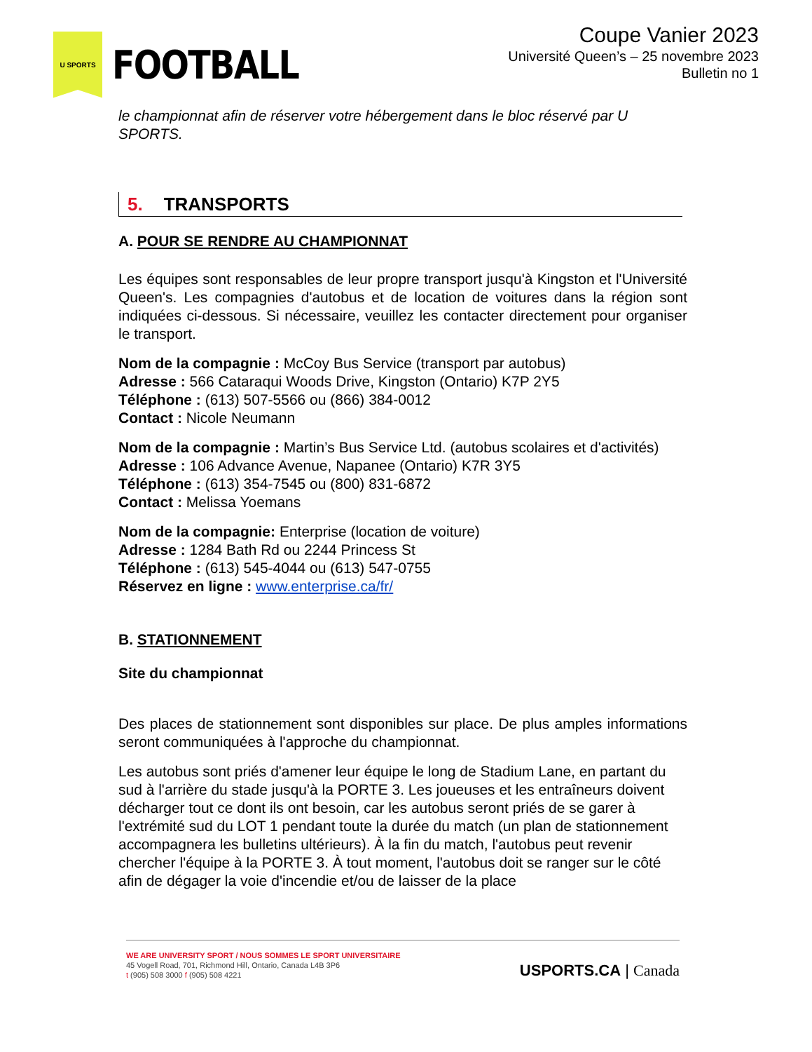U SPORTS
FOOTBALL
Coupe Vanier 2023
Université Queen’s – 25 novembre 2023
Bulletin no 1
le championnat afin de réserver votre hébergement dans le bloc réservé par U SPORTS.
5. TRANSPORTS
A. POUR SE RENDRE AU CHAMPIONNAT
Les équipes sont responsables de leur propre transport jusqu'à Kingston et l'Université Queen's. Les compagnies d'autobus et de location de voitures dans la région sont indiquées ci-dessous. Si nécessaire, veuillez les contacter directement pour organiser le transport.
Nom de la compagnie : McCoy Bus Service (transport par autobus)
Adresse : 566 Cataraqui Woods Drive, Kingston (Ontario) K7P 2Y5
Téléphone : (613) 507-5566 ou (866) 384-0012
Contact : Nicole Neumann
Nom de la compagnie : Martin’s Bus Service Ltd. (autobus scolaires et d'activités)
Adresse : 106 Advance Avenue, Napanee (Ontario) K7R 3Y5
Téléphone : (613) 354-7545 ou (800) 831-6872
Contact : Melissa Yoemans
Nom de la compagnie: Enterprise (location de voiture)
Adresse : 1284 Bath Rd ou 2244 Princess St
Téléphone : (613) 545-4044 ou (613) 547-0755
Réservez en ligne : www.enterprise.ca/fr/
B. STATIONNEMENT
Site du championnat
Des places de stationnement sont disponibles sur place. De plus amples informations seront communiquées à l'approche du championnat.
Les autobus sont priés d'amener leur équipe le long de Stadium Lane, en partant du sud à l'arrière du stade jusqu'à la PORTE 3. Les joueuses et les entraîneurs doivent décharger tout ce dont ils ont besoin, car les autobus seront priés de se garer à l'extrémité sud du LOT 1 pendant toute la durée du match (un plan de stationnement accompagnera les bulletins ultérieurs). À la fin du match, l'autobus peut revenir chercher l'équipe à la PORTE 3. À tout moment, l'autobus doit se ranger sur le côté afin de dégager la voie d'incendie et/ou de laisser de la place
WE ARE UNIVERSITY SPORT / NOUS SOMMES LE SPORT UNIVERSITAIRE
45 Vogell Road, 701, Richmond Hill, Ontario, Canada L4B 3P6
t (905) 508 3000 f (905) 508 4221
USPORTS.CA | Canada